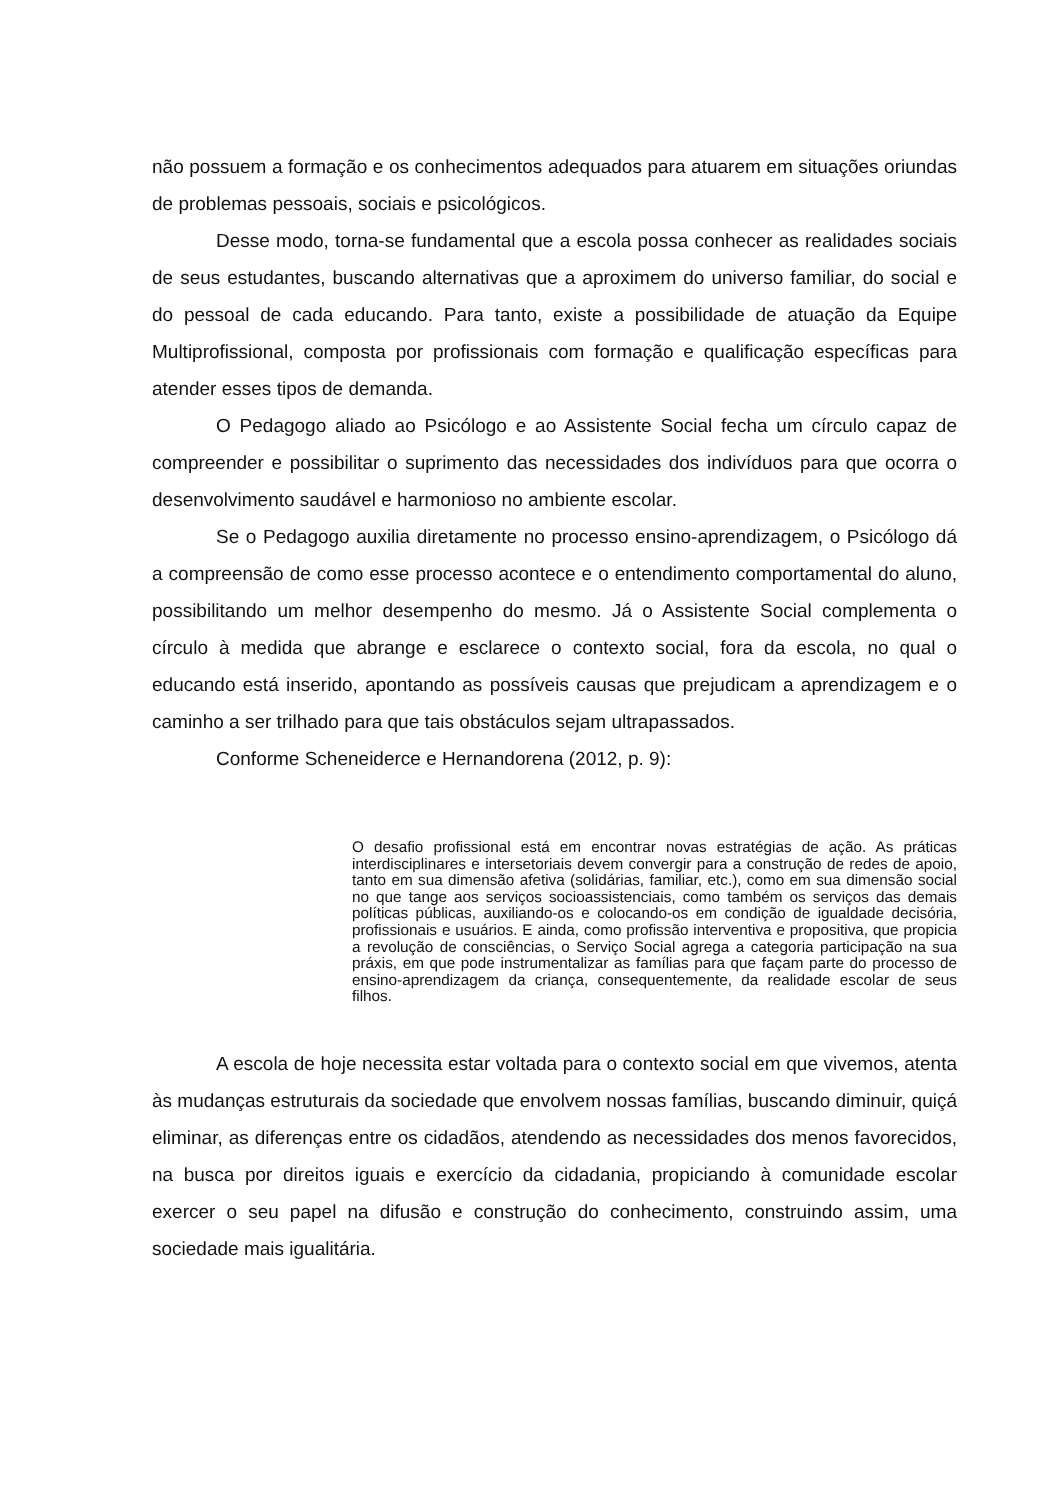não possuem a formação e os conhecimentos adequados para atuarem em situações oriundas de problemas pessoais, sociais e psicológicos.
Desse modo, torna-se fundamental que a escola possa conhecer as realidades sociais de seus estudantes, buscando alternativas que a aproximem do universo familiar, do social e do pessoal de cada educando. Para tanto, existe a possibilidade de atuação da Equipe Multiprofissional, composta por profissionais com formação e qualificação específicas para atender esses tipos de demanda.
O Pedagogo aliado ao Psicólogo e ao Assistente Social fecha um círculo capaz de compreender e possibilitar o suprimento das necessidades dos indivíduos para que ocorra o desenvolvimento saudável e harmonioso no ambiente escolar.
Se o Pedagogo auxilia diretamente no processo ensino-aprendizagem, o Psicólogo dá a compreensão de como esse processo acontece e o entendimento comportamental do aluno, possibilitando um melhor desempenho do mesmo. Já o Assistente Social complementa o círculo à medida que abrange e esclarece o contexto social, fora da escola, no qual o educando está inserido, apontando as possíveis causas que prejudicam a aprendizagem e o caminho a ser trilhado para que tais obstáculos sejam ultrapassados.
Conforme Scheneiderce e Hernandorena (2012, p. 9):
O desafio profissional está em encontrar novas estratégias de ação. As práticas interdisciplinares e intersetoriais devem convergir para a construção de redes de apoio, tanto em sua dimensão afetiva (solidárias, familiar, etc.), como em sua dimensão social no que tange aos serviços socioassistenciais, como também os serviços das demais políticas públicas, auxiliando-os e colocando-os em condição de igualdade decisória, profissionais e usuários. E ainda, como profissão interventiva e propositiva, que propicia a revolução de consciências, o Serviço Social agrega a categoria participação na sua práxis, em que pode instrumentalizar as famílias para que façam parte do processo de ensino-aprendizagem da criança, consequentemente, da realidade escolar de seus filhos.
A escola de hoje necessita estar voltada para o contexto social em que vivemos, atenta às mudanças estruturais da sociedade que envolvem nossas famílias, buscando diminuir, quiçá eliminar, as diferenças entre os cidadãos, atendendo as necessidades dos menos favorecidos, na busca por direitos iguais e exercício da cidadania, propiciando à comunidade escolar exercer o seu papel na difusão e construção do conhecimento, construindo assim, uma sociedade mais igualitária.